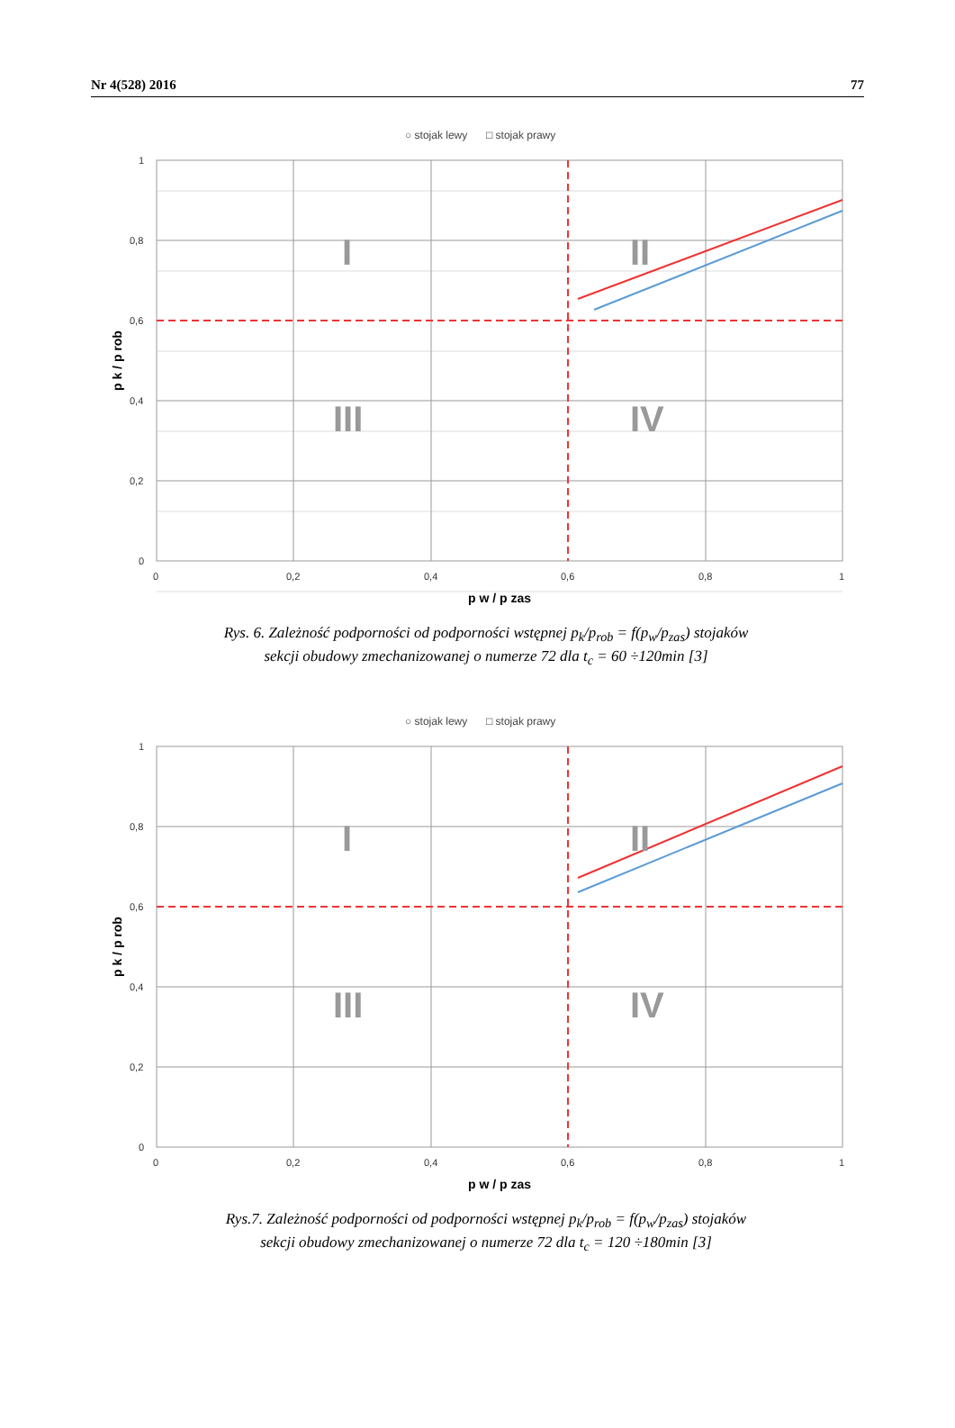Nr 4(528) 2016 77
○ stojak lewy
□ stojak prawy
1
0,8
0,6
0,4
0,2
0
0
0,2
0,4
0,6
0,8
1
p w / p zas
p k / p rob
I
II
III
IV
Rys. 6. Zależność podporności od podporności wstępnej p<sub>k</sub>/p<sub>rob</sub> = f(p<sub>w</sub>/p<sub>zas</sub>) stojaków
sekcji obudowy zmechanizowanej o numerze 72 dla t<sub>c</sub> = 60 ÷120min [3]
○ stojak lewy
□ stojak prawy
1
0,8
0,6
0,4
0,2
0
0
0,2
0,4
0,6
0,8
1
p w / p zas
p k / p rob
I
II
III
IV
Rys.7. Zależność podporności od podporności wstępnej p<sub>k</sub>/p<sub>rob</sub> = f(p<sub>w</sub>/p<sub>zas</sub>) stojaków
sekcji obudowy zmechanizowanej o numerze 72 dla t<sub>c</sub> = 120 ÷180min [3]